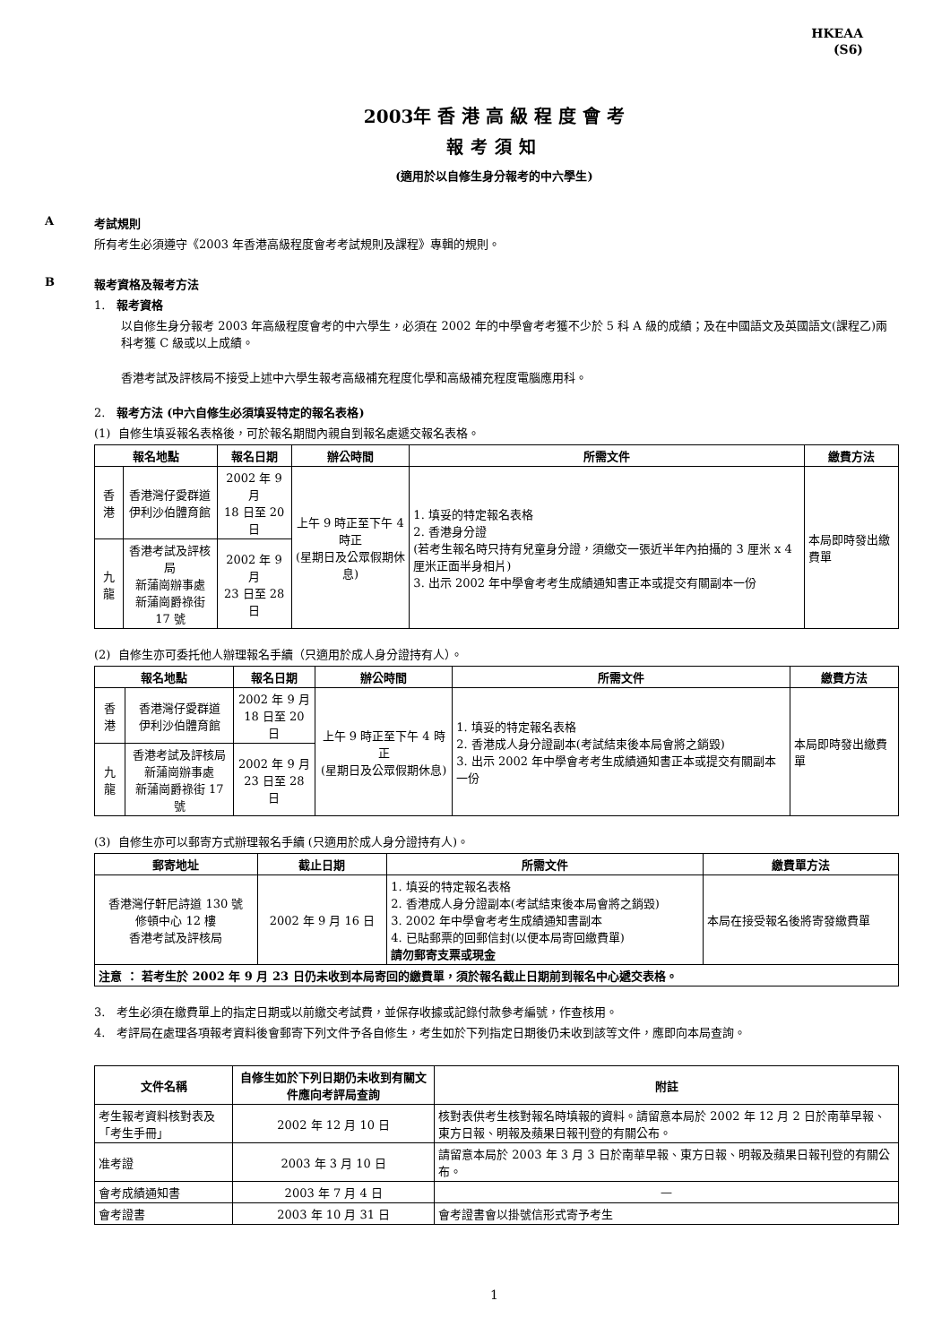HKEAA
(S6)
2003年 香 港 高 級 程 度 會 考
報考須知
(適用於以自修生身分報考的中六學生)
A 考試規則
所有考生必須遵守《2003 年香港高級程度會考考試規則及課程》專輯的規則。
B 報考資格及報考方法
1. 報考資格
以自修生身分報考 2003 年高級程度會考的中六學生，必須在 2002 年的中學會考考獲不少於 5 科 A 級的成績；及在中國語文及英國語文(課程乙)兩科考獲 C 級或以上成績。
香港考試及評核局不接受上述中六學生報考高級補充程度化學和高級補充程度電腦應用科。
2. 報考方法 (中六自修生必須填妥特定的報名表格)
(1) 自修生填妥報名表格後，可於報名期間內親自到報名處遞交報名表格。
| 報名地點 | | 報名日期 | 辦公時間 | 所需文件 | 繳費方法 |
| --- | --- | --- | --- | --- | --- |
| 香港 | 香港灣仔愛群道 伊利沙伯體育館 | 2002 年 9 月 18 日至 20 日 | 上午 9 時正至下午 4 時正 (星期日及公眾假期休息) | 1. 填妥的特定報名表格 2. 香港身分證 (若考生報名時只持有兒童身分證，須繳交一張近半年內拍攝的 3 厘米 x 4 厘米正面半身相片) 3. 出示 2002 年中學會考考生成績通知書正本或提交有關副本一份 | 本局即時發出繳費單 |
| 九龍 | 香港考試及評核局 新蒲崗辦事處 新蒲崗爵祿街 17 號 | 2002 年 9 月 23 日至 28 日 | | | |
(2) 自修生亦可委托他人辦理報名手續（只適用於成人身分證持有人）。
| 報名地點 | | 報名日期 | 辦公時間 | 所需文件 | 繳費方法 |
| --- | --- | --- | --- | --- | --- |
| 香港 | 香港灣仔愛群道 伊利沙伯體育館 | 2002 年 9 月 18 日至 20 日 | 上午 9 時正至下午 4 時正 (星期日及公眾假期休息) | 1. 填妥的特定報名表格 2. 香港成人身分證副本(考試結束後本局會將之銷毀) 3. 出示 2002 年中學會考考生成績通知書正本或提交有關副本一份 | 本局即時發出繳費單 |
| 九龍 | 香港考試及評核局 新蒲崗辦事處 新蒲崗爵祿街 17 號 | 2002 年 9 月 23 日至 28 日 | | | |
(3) 自修生亦可以郵寄方式辦理報名手續 (只適用於成人身分證持有人)。
| 郵寄地址 | 截止日期 | 所需文件 | 繳費單方法 |
| --- | --- | --- | --- |
| 香港灣仔軒尼詩道 130 號 修頓中心 12 樓 香港考試及評核局 | 2002 年 9 月 16 日 | 1. 填妥的特定報名表格 2. 香港成人身分證副本(考試結束後本局會將之銷毀) 3. 2002 年中學會考考生成績通知書副本 4. 已貼郵票的回郵信封(以便本局寄回繳費單) 請勿郵寄支票或現金 | 本局在接受報名後將寄發繳費單 |
| 注意 ： 若考生於 2002 年 9 月 23 日仍未收到本局寄回的繳費單，須於報名截止日期前到報名中心遞交表格。 | | | |
3. 考生必須在繳費單上的指定日期或以前繳交考試費，並保存收據或記錄付款參考編號，作查核用。
4. 考評局在處理各項報考資料後會郵寄下列文件予各自修生，考生如於下列指定日期後仍未收到該等文件，應即向本局查詢。
| 文件名稱 | 自修生如於下列日期仍未收到有關文件應向考評局查詢 | 附註 |
| --- | --- | --- |
| 考生報考資料核對表及「考生手冊」 | 2002 年 12 月 10 日 | 核對表供考生核對報名時填報的資料。請留意本局於 2002 年 12 月 2 日於南華早報、東方日報、明報及蘋果日報刊登的有關公布。 |
| 准考證 | 2003 年 3 月 10 日 | 請留意本局於 2003 年 3 月 3 日於南華早報、東方日報、明報及蘋果日報刊登的有關公布。 |
| 會考成績通知書 | 2003 年 7 月 4 日 | — |
| 會考證書 | 2003 年 10 月 31 日 | 會考證書會以掛號信形式寄予考生 |
1